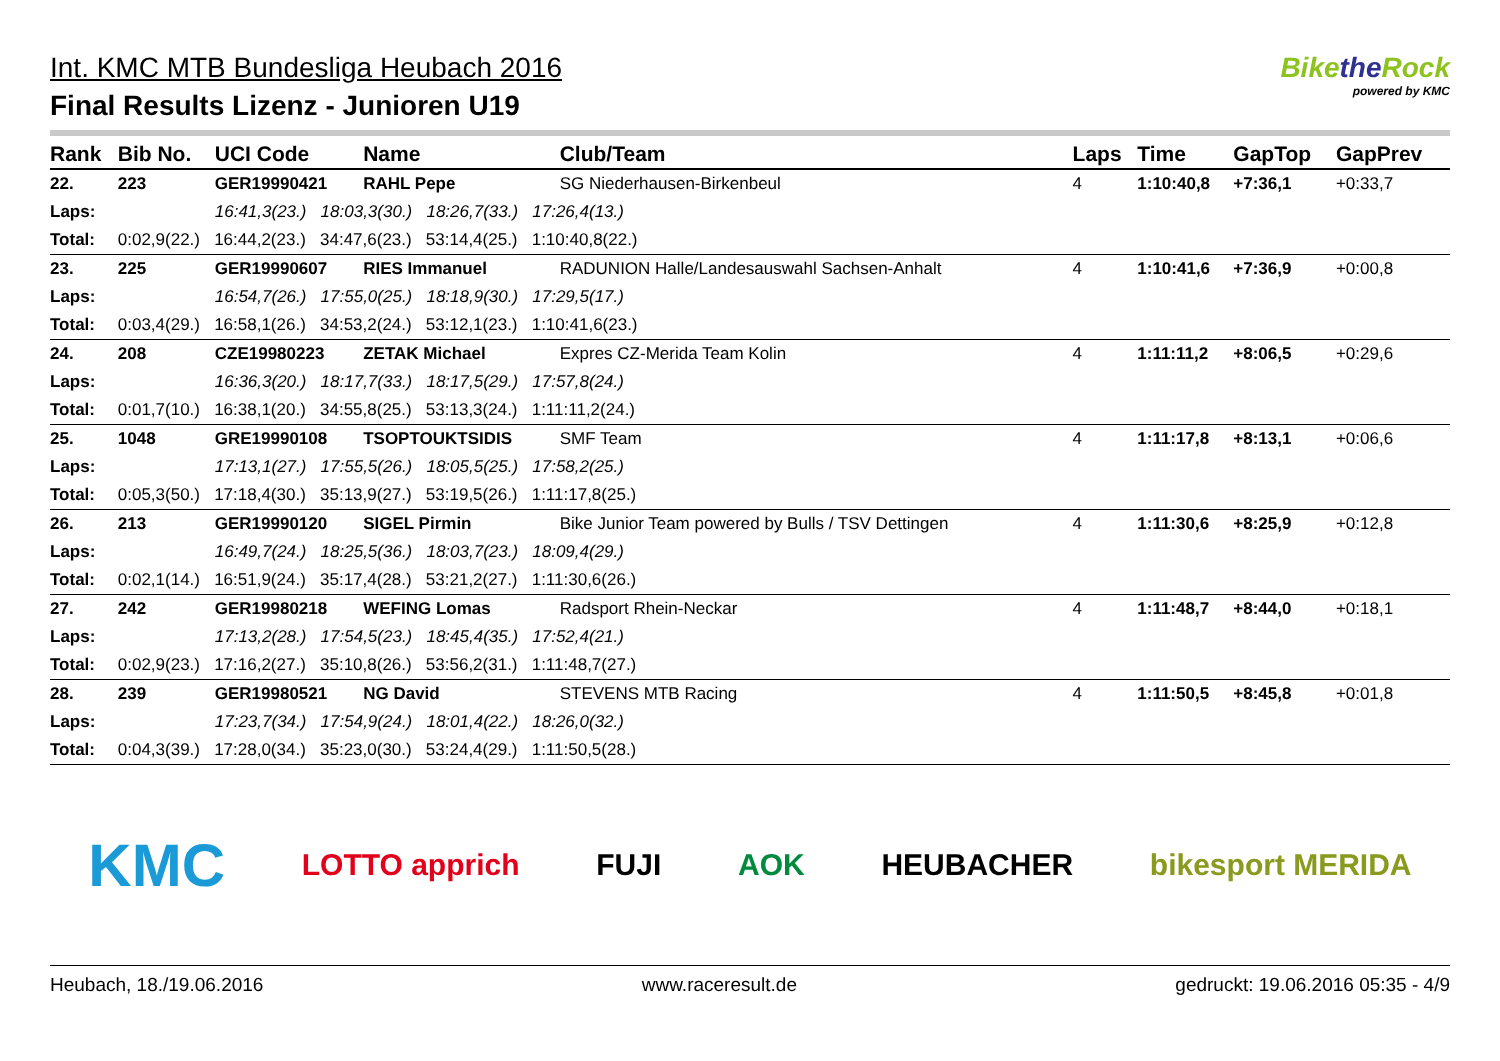Int. KMC MTB Bundesliga Heubach 2016
Final Results Lizenz - Junioren U19
Bikethe Rock
powered by KMC
| Rank | Bib No. | UCI Code | Name | Club/Team | Laps | Time | GapTop | GapPrev |
| --- | --- | --- | --- | --- | --- | --- | --- | --- |
| 22. | 223 | GER19990421 | RAHL Pepe | SG Niederhausen-Birkenbeul | 4 | 1:10:40,8 | +7:36,1 | +0:33,7 |
| Laps: | | 16:41,3(23.) 18:03,3(30.) 18:26,7(33.) 17:26,4(13.) | | | | | | |
| Total: | 0:02,9(22.) 16:44,2(23.) 34:47,6(23.) 53:14,4(25.) 1:10:40,8(22.) | | | | | | | |
| 23. | 225 | GER19990607 | RIES Immanuel | RADUNION Halle/Landesauswahl Sachsen-Anhalt | 4 | 1:10:41,6 | +7:36,9 | +0:00,8 |
| Laps: | | 16:54,7(26.) 17:55,0(25.) 18:18,9(30.) 17:29,5(17.) | | | | | | |
| Total: | 0:03,4(29.) 16:58,1(26.) 34:53,2(24.) 53:12,1(23.) 1:10:41,6(23.) | | | | | | | |
| 24. | 208 | CZE19980223 | ZETAK Michael | Expres CZ-Merida Team Kolin | 4 | 1:11:11,2 | +8:06,5 | +0:29,6 |
| Laps: | | 16:36,3(20.) 18:17,7(33.) 18:17,5(29.) 17:57,8(24.) | | | | | | |
| Total: | 0:01,7(10.) 16:38,1(20.) 34:55,8(25.) 53:13,3(24.) 1:11:11,2(24.) | | | | | | | |
| 25. | 1048 | GRE19990108 | TSOPTOUKTSIDIS | SMF Team | 4 | 1:11:17,8 | +8:13,1 | +0:06,6 |
| Laps: | | 17:13,1(27.) 17:55,5(26.) 18:05,5(25.) 17:58,2(25.) | | | | | | |
| Total: | 0:05,3(50.) 17:18,4(30.) 35:13,9(27.) 53:19,5(26.) 1:11:17,8(25.) | | | | | | | |
| 26. | 213 | GER19990120 | SIGEL Pirmin | Bike Junior Team powered by Bulls / TSV Dettingen | 4 | 1:11:30,6 | +8:25,9 | +0:12,8 |
| Laps: | | 16:49,7(24.) 18:25,5(36.) 18:03,7(23.) 18:09,4(29.) | | | | | | |
| Total: | 0:02,1(14.) 16:51,9(24.) 35:17,4(28.) 53:21,2(27.) 1:11:30,6(26.) | | | | | | | |
| 27. | 242 | GER19980218 | WEFING Lomas | Radsport Rhein-Neckar | 4 | 1:11:48,7 | +8:44,0 | +0:18,1 |
| Laps: | | 17:13,2(28.) 17:54,5(23.) 18:45,4(35.) 17:52,4(21.) | | | | | | |
| Total: | 0:02,9(23.) 17:16,2(27.) 35:10,8(26.) 53:56,2(31.) 1:11:48,7(27.) | | | | | | | |
| 28. | 239 | GER19980521 | NG David | STEVENS MTB Racing | 4 | 1:11:50,5 | +8:45,8 | +0:01,8 |
| Laps: | | 17:23,7(34.) 17:54,9(24.) 18:01,4(22.) 18:26,0(32.) | | | | | | |
| Total: | 0:04,3(39.) 17:28,0(34.) 35:23,0(30.) 53:24,4(29.) 1:11:50,5(28.) | | | | | | | |
KMC LOTTO apprich FUJI AOK HEUBACHER bikesport MERIDA
Heubach, 18./19.06.2016 www.raceresult.de gedruckt: 19.06.2016 05:35 - 4/9